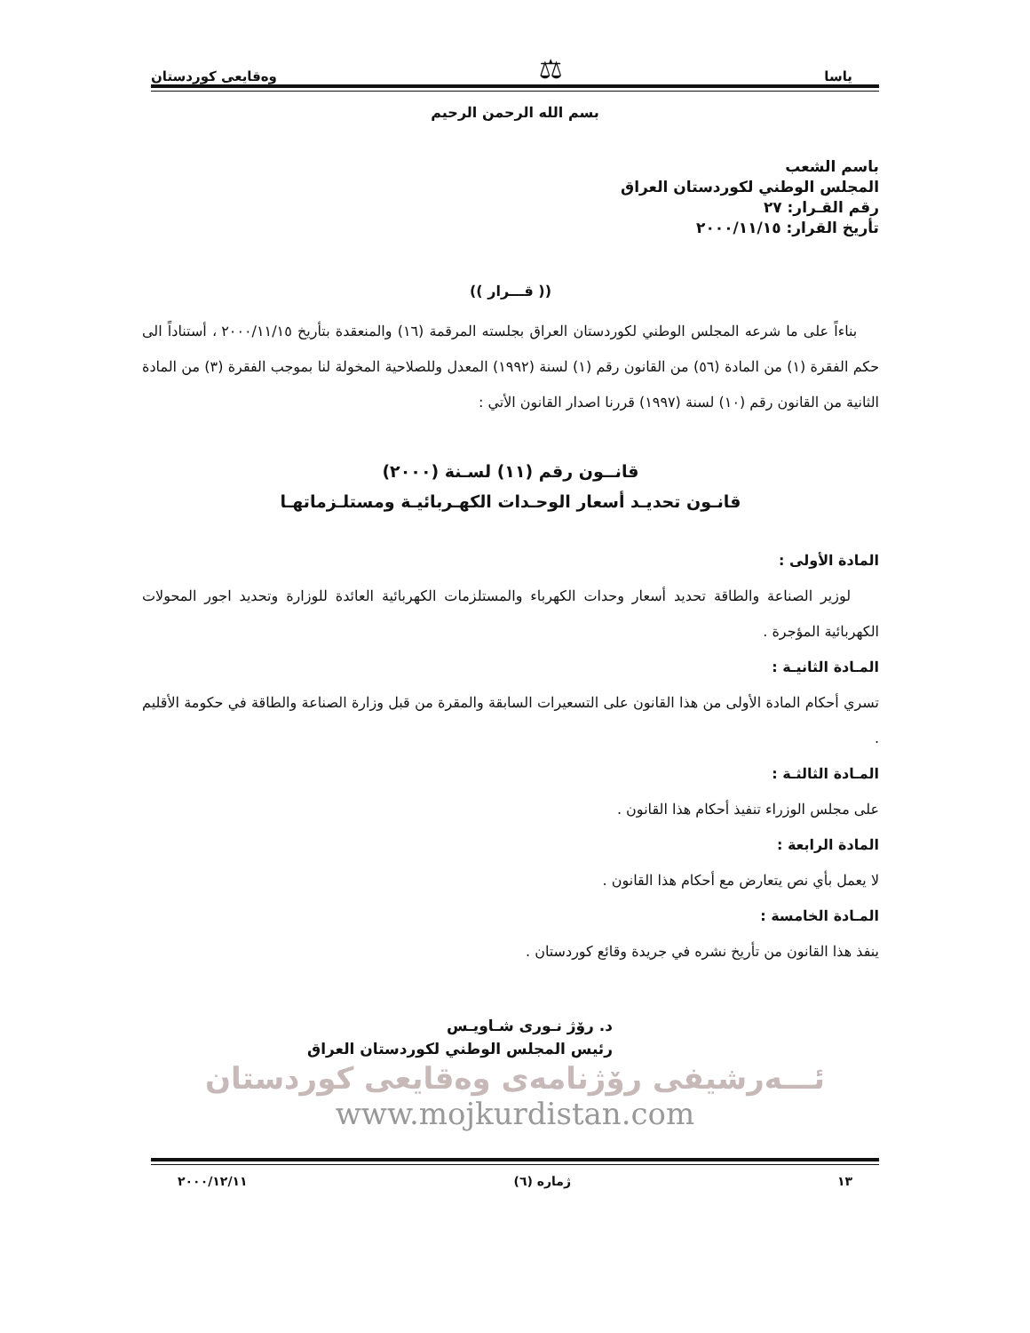ياسا ⚖ وەقايعى كوردستان
بسم الله الرحمن الرحيم
باسم الشعب
المجلس الوطني لكوردستان العراق
رقم القـرار: ٢٧
تأريخ القرار: ٢٠٠٠/١١/١٥
(( قـــرار ))
بناءاً على ما شرعه المجلس الوطني لكوردستان العراق بجلسته المرقمة (١٦) والمنعقدة بتأريخ ٢٠٠٠/١١/١٥ ، أستناداً الى حكم الفقرة (١) من المادة (٥٦) من القانون رقم (١) لسنة (١٩٩٢) المعدل وللصلاحية المخولة لنا بموجب الفقرة (٣) من المادة الثانية من القانون رقم (١٠) لسنة (١٩٩٧) قررنا اصدار القانون الأتي :
قانــون رقم (١١) لسـنة (٢٠٠٠)
قانـون تحديـد أسعار الوحـدات الكهـربائيـة ومستلـزماتهـا
المادة الأولى :
لوزير الصناعة والطاقة تحديد أسعار وحدات الكهرباء والمستلزمات الكهربائية العائدة للوزارة وتحديد اجور المحولات الكهربائية المؤجرة .
المـادة الثانيـة :
تسري أحكام المادة الأولى من هذا القانون على التسعيرات السابقة والمقرة من قبل وزارة الصناعة والطاقة في حكومة الأقليم .
المـادة الثالثـة :
على مجلس الوزراء تنفيذ أحكام هذا القانون .
المادة الرابعة :
لا يعمل بأي نص يتعارض مع أحكام هذا القانون .
المـادة الخامسة :
ينفذ هذا القانون من تأريخ نشره في جريدة وقائع كوردستان .
د. رۆژ نـوری شـاویـس
رئيس المجلس الوطني لكوردستان العراق
ئـــەرشیفی رۆژنامەی وەقایعی کوردستان
www.mojkurdistan.com
١٣ ژمارە (٦) ٢٠٠٠/١٢/١١